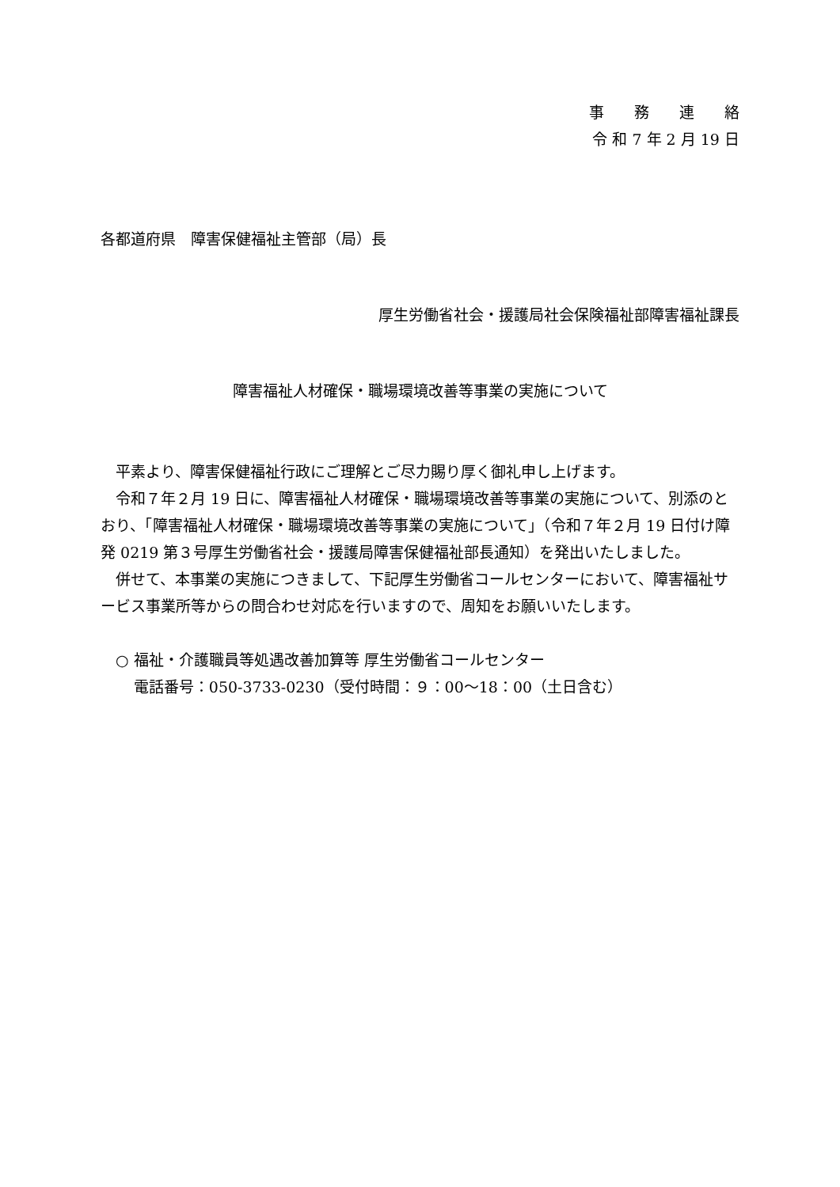事　　務　　連　　絡
令 和 7 年 2 月 19 日
各都道府県　障害保健福祉主管部（局）長
厚生労働省社会・援護局社会保険福祉部障害福祉課長
障害福祉人材確保・職場環境改善等事業の実施について
平素より、障害保健福祉行政にご理解とご尽力賜り厚く御礼申し上げます。
令和７年２月 19 日に、障害福祉人材確保・職場環境改善等事業の実施について、別添のとおり、「障害福祉人材確保・職場環境改善等事業の実施について」（令和７年２月 19 日付け障発 0219 第３号厚生労働省社会・援護局障害保健福祉部長通知）を発出いたしました。
併せて、本事業の実施につきまして、下記厚生労働省コールセンターにおいて、障害福祉サービス事業所等からの問合わせ対応を行いますので、周知をお願いいたします。
○ 福祉・介護職員等処遇改善加算等 厚生労働省コールセンター
電話番号：050-3733-0230（受付時間：９：00～18：00（土日含む）